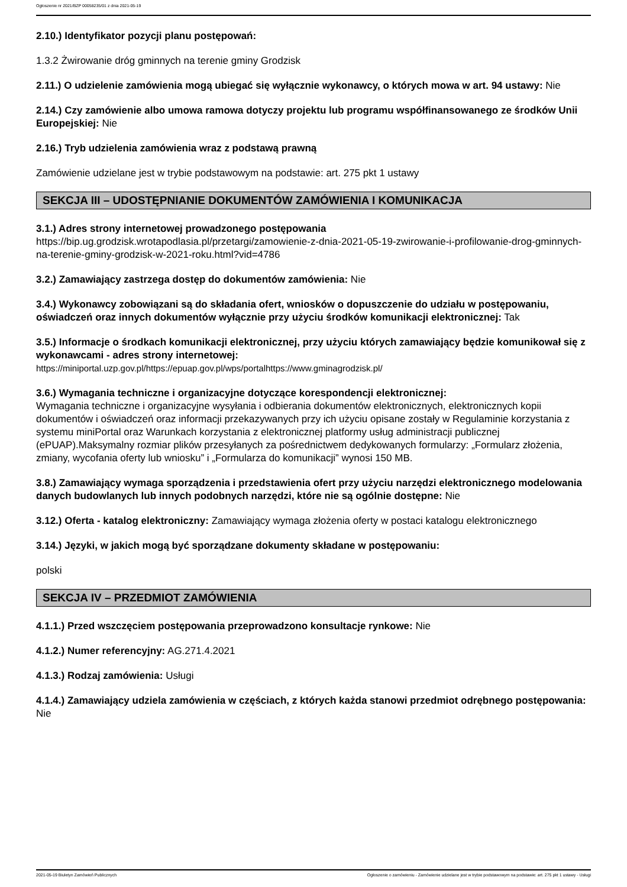Ogłoszenie nr 2021/BZP 00058235/01 z dnia 2021-05-19
2.10.) Identyfikator pozycji planu postępowań:
1.3.2 Żwirowanie dróg gminnych na terenie gminy Grodzisk
2.11.) O udzielenie zamówienia mogą ubiegać się wyłącznie wykonawcy, o których mowa w art. 94 ustawy: Nie
2.14.) Czy zamówienie albo umowa ramowa dotyczy projektu lub programu współfinansowanego ze środków Unii Europejskiej: Nie
2.16.) Tryb udzielenia zamówienia wraz z podstawą prawną
Zamówienie udzielane jest w trybie podstawowym na podstawie: art. 275 pkt 1 ustawy
SEKCJA III – UDOSTĘPNIANIE DOKUMENTÓW ZAMÓWIENIA I KOMUNIKACJA
3.1.) Adres strony internetowej prowadzonego postępowania
https://bip.ug.grodzisk.wrotapodlasia.pl/przetargi/zamowienie-z-dnia-2021-05-19-zwirowanie-i-profilowanie-drog-gminnych-na-terenie-gminy-grodzisk-w-2021-roku.html?vid=4786
3.2.) Zamawiający zastrzega dostęp do dokumentów zamówienia: Nie
3.4.) Wykonawcy zobowiązani są do składania ofert, wniosków o dopuszczenie do udziału w postępowaniu, oświadczeń oraz innych dokumentów wyłącznie przy użyciu środków komunikacji elektronicznej: Tak
3.5.) Informacje o środkach komunikacji elektronicznej, przy użyciu których zamawiający będzie komunikował się z wykonawcami - adres strony internetowej:
https://miniportal.uzp.gov.pl/https://epuap.gov.pl/wps/portalhttps://www.gminagrodzisk.pl/
3.6.) Wymagania techniczne i organizacyjne dotyczące korespondencji elektronicznej:
Wymagania techniczne i organizacyjne wysyłania i odbierania dokumentów elektronicznych, elektronicznych kopii dokumentów i oświadczeń oraz informacji przekazywanych przy ich użyciu opisane zostały w Regulaminie korzystania z systemu miniPortal oraz Warunkach korzystania z elektronicznej platformy usług administracji publicznej (ePUAP).Maksymalny rozmiar plików przesyłanych za pośrednictwem dedykowanych formularzy: „Formularz złożenia, zmiany, wycofania oferty lub wniosku” i „Formularza do komunikacji” wynosi 150 MB.
3.8.) Zamawiający wymaga sporządzenia i przedstawienia ofert przy użyciu narzędzi elektronicznego modelowania danych budowlanych lub innych podobnych narzędzi, które nie są ogólnie dostępne: Nie
3.12.) Oferta - katalog elektroniczny: Zamawiający wymaga złożenia oferty w postaci katalogu elektronicznego
3.14.) Języki, w jakich mogą być sporządzane dokumenty składane w postępowaniu:
polski
SEKCJA IV – PRZEDMIOT ZAMÓWIENIA
4.1.1.) Przed wszczęciem postępowania przeprowadzono konsultacje rynkowe: Nie
4.1.2.) Numer referencyjny: AG.271.4.2021
4.1.3.) Rodzaj zamówienia: Usługi
4.1.4.) Zamawiający udziela zamówienia w częściach, z których każda stanowi przedmiot odrębnego postępowania: Nie
2021-05-19 Biuletyn Zamówień Publicznych Ogłoszenie o zamówieniu - Zamówienie udzielane jest w trybie podstawowym na podstawie: art. 275 pkt 1 ustawy - Usługi